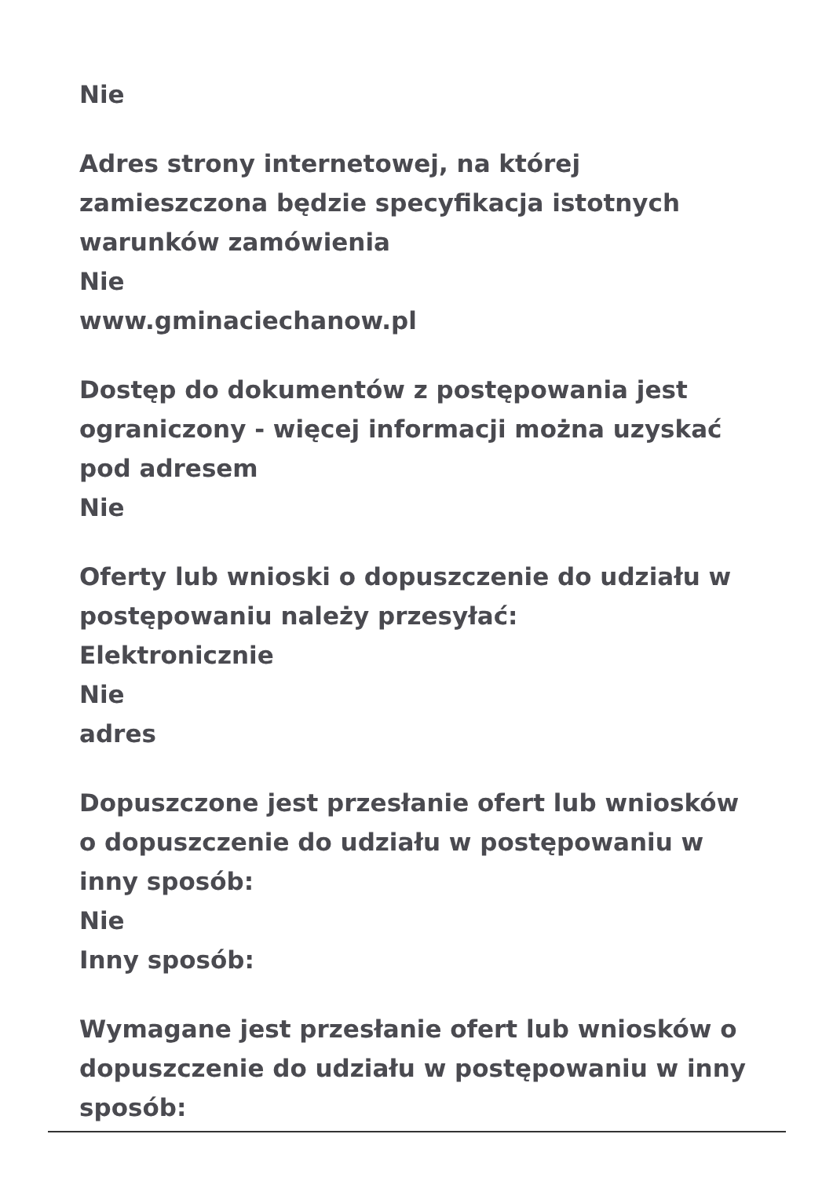Nie
Adres strony internetowej, na której zamieszczona będzie specyfikacja istotnych warunków zamówienia
Nie
www.gminaciechanow.pl
Dostęp do dokumentów z postępowania jest ograniczony - więcej informacji można uzyskać pod adresem
Nie
Oferty lub wnioski o dopuszczenie do udziału w postępowaniu należy przesyłać:
Elektronicznie
Nie
adres
Dopuszczone jest przesłanie ofert lub wniosków o dopuszczenie do udziału w postępowaniu w inny sposób:
Nie
Inny sposób:
Wymagane jest przesłanie ofert lub wniosków o dopuszczenie do udziału w postępowaniu w inny sposób: